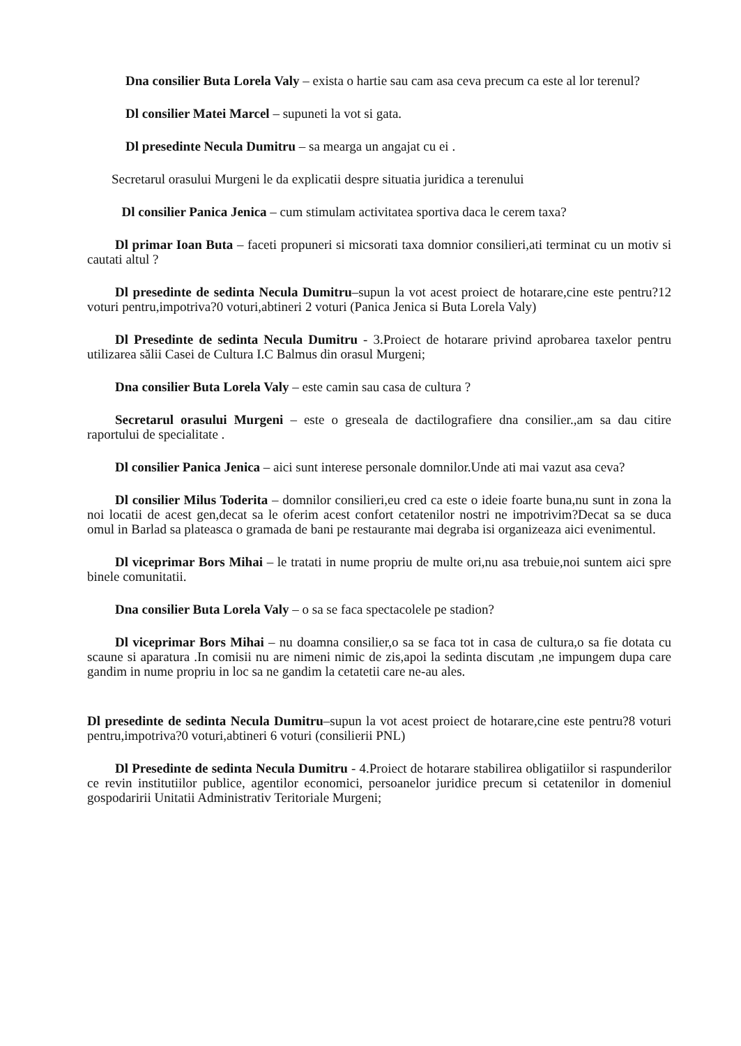Dna consilier Buta Lorela Valy – exista o hartie sau cam asa ceva precum ca este al lor terenul?
Dl consilier Matei Marcel – supuneti la vot si gata.
Dl presedinte Necula Dumitru – sa mearga un angajat cu ei .
Secretarul orasului Murgeni le da explicatii despre situatia juridica a terenului
Dl consilier Panica Jenica – cum stimulam activitatea sportiva daca le cerem taxa?
Dl primar Ioan Buta – faceti propuneri si micsorati taxa domnior consilieri,ati terminat cu un motiv si cautati altul ?
Dl presedinte de sedinta Necula Dumitru–supun la vot acest proiect de hotarare,cine este pentru?12 voturi pentru,impotriva?0 voturi,abtineri 2 voturi (Panica Jenica si Buta Lorela Valy)
Dl Presedinte de sedinta Necula Dumitru - 3.Proiect de hotarare privind aprobarea taxelor pentru utilizarea sălii Casei de Cultura I.C Balmus din orasul Murgeni;
Dna consilier Buta Lorela Valy – este camin sau casa de cultura ?
Secretarul orasului Murgeni – este o greseala de dactilografiere dna consilier.,am sa dau citire raportului de specialitate .
Dl consilier Panica Jenica – aici sunt interese personale domnilor.Unde ati mai vazut asa ceva?
Dl consilier Milus Toderita – domnilor consilieri,eu cred ca este o ideie foarte buna,nu sunt in zona la noi locatii de acest gen,decat sa le oferim acest confort cetatenilor nostri ne impotrivim?Decat sa se duca omul in Barlad sa plateasca o gramada de bani pe restaurante mai degraba isi organizeaza aici evenimentul.
Dl viceprimar Bors Mihai – le tratati in nume propriu de multe ori,nu asa trebuie,noi suntem aici spre binele comunitatii.
Dna consilier Buta Lorela Valy – o sa se faca spectacolele pe stadion?
Dl viceprimar Bors Mihai – nu doamna consilier,o sa se faca tot in casa de cultura,o sa fie dotata cu scaune si aparatura .In comisii nu are nimeni nimic de zis,apoi la sedinta discutam ,ne impungem dupa care gandim in nume propriu in loc sa ne gandim la cetatetii care ne-au ales.
Dl presedinte de sedinta Necula Dumitru–supun la vot acest proiect de hotarare,cine este pentru?8 voturi pentru,impotriva?0 voturi,abtineri 6 voturi (consilierii PNL)
Dl Presedinte de sedinta Necula Dumitru - 4.Proiect de hotarare stabilirea obligatiilor si raspunderilor ce revin institutiilor publice, agentilor economici, persoanelor juridice precum si cetatenilor in domeniul gospodaririi Unitatii Administrativ Teritoriale Murgeni;